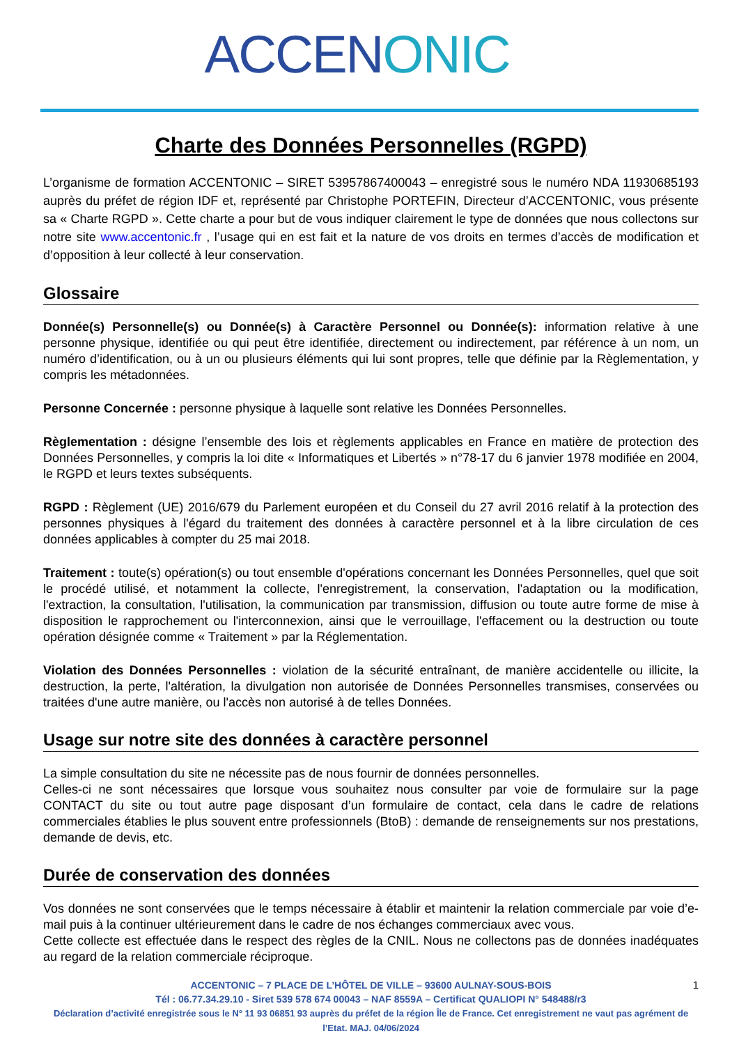ACCEN ONIC
Charte des Données Personnelles (RGPD)
L’organisme de formation ACCENTONIC – SIRET 53957867400043 – enregistré sous le numéro NDA 11930685193 auprès du préfet de région IDF et, représenté par Christophe PORTEFIN, Directeur d’ACCENTONIC, vous présente sa « Charte RGPD ». Cette charte a pour but de vous indiquer clairement le type de données que nous collectons sur notre site www.accentonic.fr , l’usage qui en est fait et la nature de vos droits en termes d’accès de modification et d’opposition à leur collecté à leur conservation.
Glossaire
Donnée(s) Personnelle(s) ou Donnée(s) à Caractère Personnel ou Donnée(s): information relative à une personne physique, identifiée ou qui peut être identifiée, directement ou indirectement, par référence à un nom, un numéro d’identification, ou à un ou plusieurs éléments qui lui sont propres, telle que définie par la Règlementation, y compris les métadonnées.
Personne Concernée : personne physique à laquelle sont relative les Données Personnelles.
Règlementation : désigne l’ensemble des lois et règlements applicables en France en matière de protection des Données Personnelles, y compris la loi dite « Informatiques et Libertés » n°78-17 du 6 janvier 1978 modifiée en 2004, le RGPD et leurs textes subséquents.
RGPD : Règlement (UE) 2016/679 du Parlement européen et du Conseil du 27 avril 2016 relatif à la protection des personnes physiques à l'égard du traitement des données à caractère personnel et à la libre circulation de ces données applicables à compter du 25 mai 2018.
Traitement : toute(s) opération(s) ou tout ensemble d'opérations concernant les Données Personnelles, quel que soit le procédé utilisé, et notamment la collecte, l'enregistrement, la conservation, l'adaptation ou la modification, l'extraction, la consultation, l'utilisation, la communication par transmission, diffusion ou toute autre forme de mise à disposition le rapprochement ou l'interconnexion, ainsi que le verrouillage, l'effacement ou la destruction ou toute opération désignée comme « Traitement » par la Réglementation.
Violation des Données Personnelles : violation de la sécurité entraînant, de manière accidentelle ou illicite, la destruction, la perte, l'altération, la divulgation non autorisée de Données Personnelles transmises, conservées ou traitées d'une autre manière, ou l'accès non autorisé à de telles Données.
Usage sur notre site des données à caractère personnel
La simple consultation du site ne nécessite pas de nous fournir de données personnelles.
Celles-ci ne sont nécessaires que lorsque vous souhaitez nous consulter par voie de formulaire sur la page CONTACT du site ou tout autre page disposant d’un formulaire de contact, cela dans le cadre de relations commerciales établies le plus souvent entre professionnels (BtoB) : demande de renseignements sur nos prestations, demande de devis, etc.
Durée de conservation des données
Vos données ne sont conservées que le temps nécessaire à établir et maintenir la relation commerciale par voie d’e-mail puis à la continuer ultérieurement dans le cadre de nos échanges commerciaux avec vous.
Cette collecte est effectuée dans le respect des règles de la CNIL. Nous ne collectons pas de données inadéquates au regard de la relation commerciale réciproque.
1 ACCENTONIC – 7 PLACE DE L’HÔTEL DE VILLE – 93600 AULNAY-SOUS-BOIS
Tél : 06.77.34.29.10 - Siret 539 578 674 00043 – NAF 8559A – Certificat QUALIOPI N° 548488/r3
Déclaration d’activité enregistrée sous le N° 11 93 06851 93 auprès du préfet de la région Île de France. Cet enregistrement ne vaut pas agrément de l’Etat. MAJ. 04/06/2024